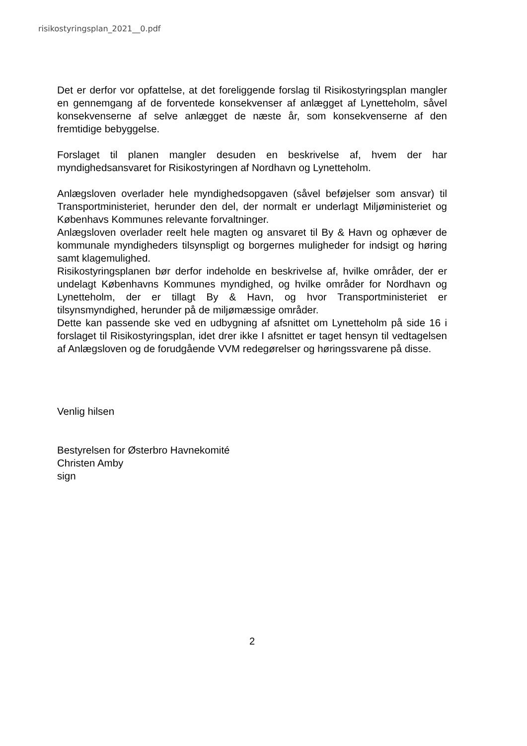risikostyringsplan_2021__0.pdf
Det er derfor vor opfattelse, at det foreliggende forslag til Risikostyringsplan mangler en gennemgang af de forventede konsekvenser af anlægget af Lynetteholm, såvel konsekvenserne af selve anlægget de næste år, som konsekvenserne af den fremtidige bebyggelse.
Forslaget til planen mangler desuden en beskrivelse af, hvem der har myndighedsansvaret for Risikostyringen af Nordhavn og Lynetteholm.
Anlægsloven overlader hele myndighedsopgaven (såvel beføjelser som ansvar) til Transportministeriet, herunder den del, der normalt er underlagt Miljøministeriet og Københavs Kommunes relevante forvaltninger.
Anlægsloven overlader reelt hele magten og ansvaret til By & Havn og ophæver de kommunale myndigheders tilsynspligt og borgernes muligheder for indsigt og høring samt klagemulighed.
Risikostyringsplanen bør derfor indeholde en beskrivelse af, hvilke områder, der er undelagt Københavns Kommunes myndighed, og hvilke områder for Nordhavn og Lynetteholm, der er tillagt By & Havn, og hvor Transportministeriet er tilsynsmyndighed, herunder på de miljømæssige områder.
Dette kan passende ske ved en udbygning af afsnittet om Lynetteholm på side 16 i forslaget til Risikostyringsplan, idet drer ikke I afsnittet er taget hensyn til vedtagelsen af Anlægsloven og de forudgående VVM redegørelser og høringssvarene på disse.
Venlig hilsen
Bestyrelsen for Østerbro Havnekomité
Christen Amby
sign
2